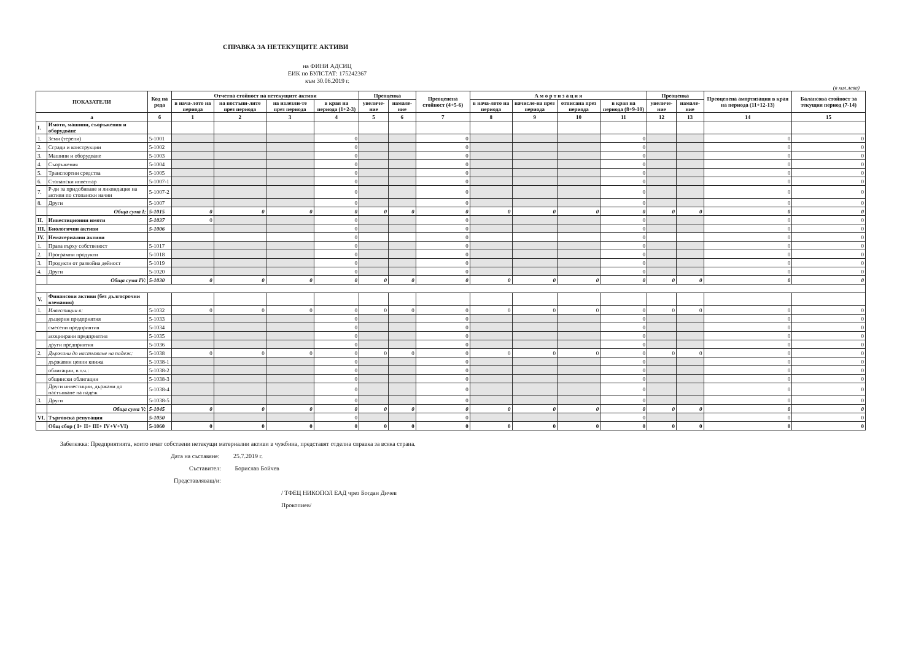СПРАВКА ЗА НЕТЕКУЩИТЕ АКТИВИ
на ФИНИ АДСИЦ
ЕИК по БУЛСТАТ: 175242367
към 30.06.2019 г.
(в хил.лева)
| ПОКАЗАТЕЛИ | | Код на реда | Отчетна стойност на нетекущите активи | | | | Преоценка | | Преоценена стойност (4+5-6) | А м о р т и з а ц и я | | | | Преоценка | | Преоценена амортизация в края на периода (11+12-13) | Балансова стойност за текущия период (7-14) |
| --- | --- | --- | --- | --- | --- | --- | --- | --- | --- | --- | --- | --- | --- | --- | --- | --- | --- |
| | | | в нача-лото на периода | на постъпи-лите през периода | на излезли-те през периода | в края на периода (1+2-3) | увеличе-ние | намале-ние | | в нача-лото на периода | начисле-на през периода | отписана през периода | в края на периода (8+9-10) | увеличе-ние | намале-ние | | |
| а | | б | 1 | 2 | 3 | 4 | 5 | 6 | 7 | 8 | 9 | 10 | 11 | 12 | 13 | 14 | 15 |
| I. | Имоти, машини, съоръжения и оборудване | | | | | | | | | | | | | | | | |
| 1. | Земи (терени) | 5-1001 | | | | 0 | | | 0 | | | | 0 | | | 0 | 0 |
| 2. | Сгради и конструкции | 5-1002 | | | | 0 | | | 0 | | | | 0 | | | 0 | 0 |
| 3. | Машини и оборудване | 5-1003 | | | | 0 | | | 0 | | | | 0 | | | 0 | 0 |
| 4. | Съоръжения | 5-1004 | | | | 0 | | | 0 | | | | 0 | | | 0 | 0 |
| 5. | Транспортни средства | 5-1005 | | | | 0 | | | 0 | | | | 0 | | | 0 | 0 |
| 6. | Стопански инвентар | 5-1007-1 | | | | 0 | | | 0 | | | | 0 | | | 0 | 0 |
| 7. | Р-ди за придобиване и ликвидация на активи по стопански начин | 5-1007-2 | | | | 0 | | | 0 | | | | 0 | | | 0 | 0 |
| 8. | Други | 5-1007 | | | | 0 | | | 0 | | | | 0 | | | 0 | 0 |
| | Обща сума I: | 5-1015 | 0 | 0 | 0 | 0 | 0 | 0 | 0 | 0 | 0 | 0 | 0 | 0 | 0 | 0 | 0 |
| II. | Инвестиционни имоти | 5-1037 | 0 | | | 0 | | | 0 | | | | 0 | | | 0 | 0 |
| III. | Биологични активи | 5-1006 | | | | 0 | | | 0 | | | | 0 | | | 0 | 0 |
| IV. | Нематериални активи | | | | | 0 | | | 0 | | | | 0 | | | 0 | 0 |
| 1. | Права върху собственост | 5-1017 | | | | 0 | | | 0 | | | | 0 | | | 0 | 0 |
| 2. | Програмни продукти | 5-1018 | | | | 0 | | | 0 | | | | 0 | | | 0 | 0 |
| 3. | Продукти от развойна дейност | 5-1019 | | | | 0 | | | 0 | | | | 0 | | | 0 | 0 |
| 4. | Други | 5-1020 | | | | 0 | | | 0 | | | | 0 | | | 0 | 0 |
| | Обща сума IV: | 5-1030 | 0 | 0 | 0 | 0 | 0 | 0 | 0 | 0 | 0 | 0 | 0 | 0 | 0 | 0 | 0 |
| V. | Финансови активи (без дългосрочни вземания) | | | | | | | | | | | | | | | | |
| 1. | Инвестиции в: | 5-1032 | 0 | 0 | 0 | 0 | 0 | 0 | 0 | 0 | 0 | 0 | 0 | 0 | 0 | 0 | 0 |
| | дъщерни предприятия | 5-1033 | | | | 0 | | | 0 | | | | 0 | | | 0 | 0 |
| | смесени предприятия | 5-1034 | | | | 0 | | | 0 | | | | 0 | | | 0 | 0 |
| | асоциирани предприятия | 5-1035 | | | | 0 | | | 0 | | | | 0 | | | 0 | 0 |
| | други предприятия | 5-1036 | | | | 0 | | | 0 | | | | 0 | | | 0 | 0 |
| 2. | Държани до настъпване на падеж: | 5-1038 | 0 | 0 | 0 | 0 | 0 | 0 | 0 | 0 | 0 | 0 | 0 | 0 | 0 | 0 | 0 |
| | държавни ценни книжа | 5-1038-1 | | | | 0 | | | 0 | | | | 0 | | | 0 | 0 |
| | облигации, в т.ч.: | 5-1038-2 | | | | 0 | | | 0 | | | | 0 | | | 0 | 0 |
| | общински облигации | 5-1038-3 | | | | 0 | | | 0 | | | | 0 | | | 0 | 0 |
| | Други инвестиции, държани до настъпване на падеж | 5-1038-4 | | | | 0 | | | 0 | | | | 0 | | | 0 | 0 |
| 3. | Други | 5-1038-5 | | | | 0 | | | 0 | | | | 0 | | | 0 | 0 |
| | Обща сума V: | 5-1045 | 0 | 0 | 0 | 0 | 0 | 0 | 0 | 0 | 0 | 0 | 0 | 0 | 0 | 0 | 0 |
| VI. | Търговска репутация | 5-1050 | | | | 0 | | | 0 | | | | 0 | | | 0 | 0 |
| | Общ сбор ( I+ II+ III+ IV+V+VI) | 5-1060 | 0 | 0 | 0 | 0 | 0 | 0 | 0 | 0 | 0 | 0 | 0 | 0 | 0 | 0 | 0 |
Забележка: Предприятията, които имат собствени нетекущи материални активи в чужбина, представят отделна справка за всяка страна.
Дата на съставяне: 25.7.2019 г.
Съставител: Борислав Бойчев
Представляващ/и:
/ ТФЕЦ НИКОПОЛ ЕАД чрез Богдан Дичев
Прокопиев/